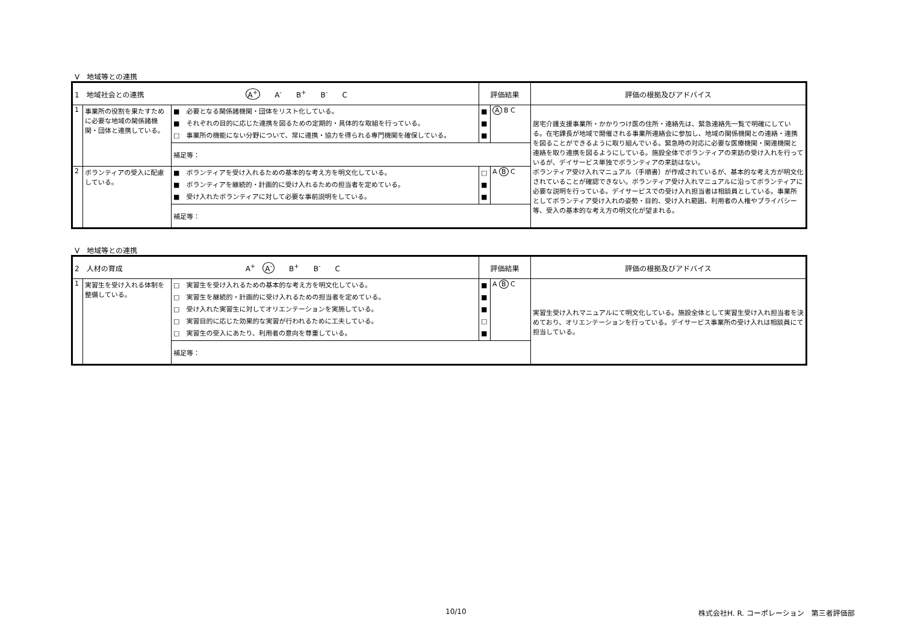Ⅴ　地域等との連携
| 1 地域社会との連携 A<sup>+</sup> A<sup>-</sup> B<sup>+</sup> B<sup>-</sup> C | | | 評価結果 | | 評価の根拠及びアドバイス |
| 1 | 事業所の役割を果たすために必要な地域の関係諸機関・団体と連携している。 | ■ 必要となる関係諸機関・団体をリスト化している。 ■ それぞれの目的に応じた連携を図るための定期的・具体的な取組を行っている。 □ 事業所の機能にない分野について、常に連携・協力を得られる専門機関を確保している。 | ■ ■ ■ | A B C | 居宅介護支援事業所・かかりつけ医の住所・連絡先は、緊急連絡先一覧で明確にしている。在宅課長が地域で開催される事業所連絡会に参加し、地域の関係機関との連絡・連携を図ることができるように取り組んでいる。緊急時の対応に必要な医療機関・関連機関と連絡を取り連携を図るようにしている。施設全体でボランティアの来訪の受け入れを行っているが、デイサービス単独でボランティアの来訪はない。 ボランティア受け入れマニュアル（手順書）が作成されているが、基本的な考え方が明文化されていることが確認できない。ボランティア受け入れマニュアルに沿ってボランティアに必要な説明を行っている。デイサービスでの受け入れ担当者は相談員としている。事業所としてボランティア受け入れの姿勢・目的、受け入れ範囲、利用者の人権やプライバシー等、受入の基本的な考え方の明文化が望まれる。 |
| | | 補足等： | | | |
| 2 | ボランティアの受入に配慮している。 | ■ ボランティアを受け入れるための基本的な考え方を明文化している。 ■ ボランティアを継続的・計画的に受け入れるための担当者を定めている。 ■ 受け入れたボランティアに対して必要な事前説明をしている。 | □ ■ ■ | A B C | |
| | | 補足等： | | | |
Ⅴ　地域等との連携
| 2 人材の育成 A<sup>+</sup> A<sup>-</sup> B<sup>+</sup> B<sup>-</sup> C | | | 評価結果 | | 評価の根拠及びアドバイス |
| 1 | 実習生を受け入れる体制を整備している。 | □ 実習生を受け入れるための基本的な考え方を明文化している。 □ 実習生を継続的・計画的に受け入れるための担当者を定めている。 □ 受け入れた実習生に対してオリエンテーションを実施している。 □ 実習目的に応じた効果的な実習が行われるために工夫している。 □ 実習生の受入にあたり、利用者の意向を尊重している。 | ■ ■ ■ □ ■ | A B C | 実習生受け入れマニュアルにて明文化している。施設全体として実習生受け入れ担当者を決めており、オリエンテーションを行っている。デイサービス事業所の受け入れは相談員にて担当している。 |
| | | 補足等： | | | |
10/10
株式会社H. R. コーポレーション　第三者評価部